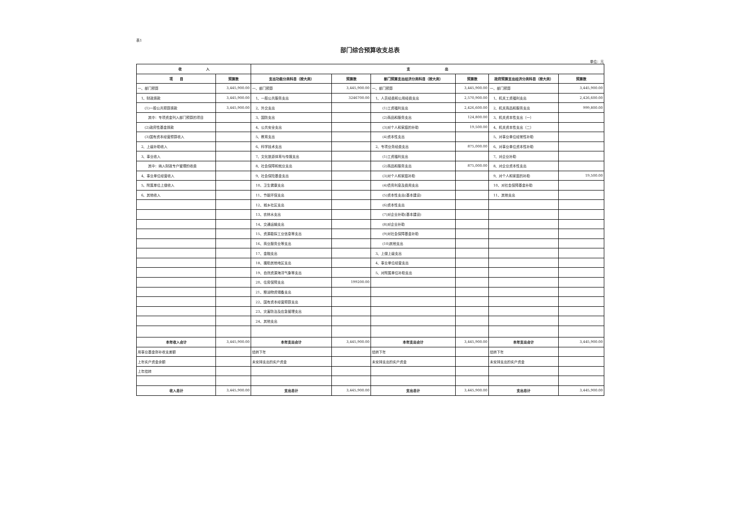表1
部门综合预算收支总表
单位：元
| 收 入 | | 支 出 | | | | | |
| --- | --- | --- | --- | --- | --- | --- | --- |
| 项 目 | 预算数 | 支出功能分类科目（按大类） | 预算数 | 部门预算支出经济分类科目（按大类） | 预算数 | 政府预算支出经济分类科目（按大类） | 预算数 |
| 一、部门预算 | 3,445,900.00 | 一、部门预算 | 3,445,900.00 | 一、部门预算 | 3,445,900.00 | 一、部门预算 | 3,445,900.00 |
| 1、财政拨款 | 3,445,900.00 | 1、一般公共服务支出 | 3246700.00 | 1、人员经费和公用经费支出 | 2,570,900.00 | 1、机关工资福利支出 | 2,426,600.00 |
| (1)一般公共预算拨款 | 3,445,900.00 | 2、外交支出 | | (1)工资福利支出 | 2,426,600.00 | 2、机关商品和服务支出 | 999,800.00 |
| 其中：专项资金列入部门预算的项目 | | 3、国防支出 | | (2)商品和服务支出 | 124,800.00 | 3、机关资本性支出（一） | |
| (2)政府性基金拨款 | | 4、公共安全支出 | | (3)对个人和家庭的补助 | 19,500.00 | 4、机关资本性支出（二） | |
| (3)国有资本经营预算收入 | | 5、教育支出 | | (4)资本性支出 | | 5、对事业单位经常性补助 | |
| 2、上级补助收入 | | 6、科学技术支出 | | 2、专项业务经费支出 | 875,000.00 | 6、对事业单位资本性补助 | |
| 3、事业收入 | | 7、文化旅游体育与传媒支出 | | (1)工资福利支出 | | 7、对企业补助 | |
| 其中：纳入财政专户管理的收费 | | 8、社会保障和就业支出 | | (2)商品和服务支出 | 875,000.00 | 8、对企业资本性支出 | |
| 4、事业单位经营收入 | | 9、社会保险基金支出 | | (3)对个人和家庭补助 | | 9、对个人和家庭的补助 | 19,500.00 |
| 5、附属单位上缴收入 | | 10、卫生健康支出 | | (4)债务利息及费用支出 | | 10、对社会保障基金补助 | |
| 6、其他收入 | | 11、节能环保支出 | | (5)资本性支出(基本建设) | | 11、其他支出 | |
| | | 12、城乡社区支出 | | (6)资本性支出 | | | |
| | | 13、农林水支出 | | (7)对企业补助(基本建设) | | | |
| | | 14、交通运输支出 | | (8)对企业补助 | | | |
| | | 15、资源勘探工业信息等支出 | | (9)对社会保障基金补助 | | | |
| | | 16、商业服务业等支出 | | (10)其他支出 | | | |
| | | 17、金融支出 | | 3、上缴上级支出 | | | |
| | | 18、援助其他地区支出 | | 4、事业单位经营支出 | | | |
| | | 19、自然资源海洋气象等支出 | | 5、对附属单位补助支出 | | | |
| | | 20、住房保障支出 | 199200.00 | | | | |
| | | 21、粮油物资储备支出 | | | | | |
| | | 22、国有资本经营预算支出 | | | | | |
| | | 23、灾害防治及应急管理支出 | | | | | |
| | | 24、其他支出 | | | | | |
| 本年收入合计 | 3,445,900.00 | 本年支出合计 | 3,445,900.00 | 本年支出合计 | 3,445,900.00 | 本年支出合计 | 3,445,900.00 |
| 用事业基金弥补收支差额 | | 结转下年 | | 结转下年 | | 结转下年 | |
| 上年实户资金余额 | | 未安排支出的实户资金 | | 未安排支出的实户资金 | | 未安排支出的实户资金 | |
| 上年结转 | | | | | | | |
| 收入总计 | 3,445,900.00 | 支出总计 | 3,445,900.00 | 支出总计 | 3,445,900.00 | 支出总计 | 3,445,900.00 |